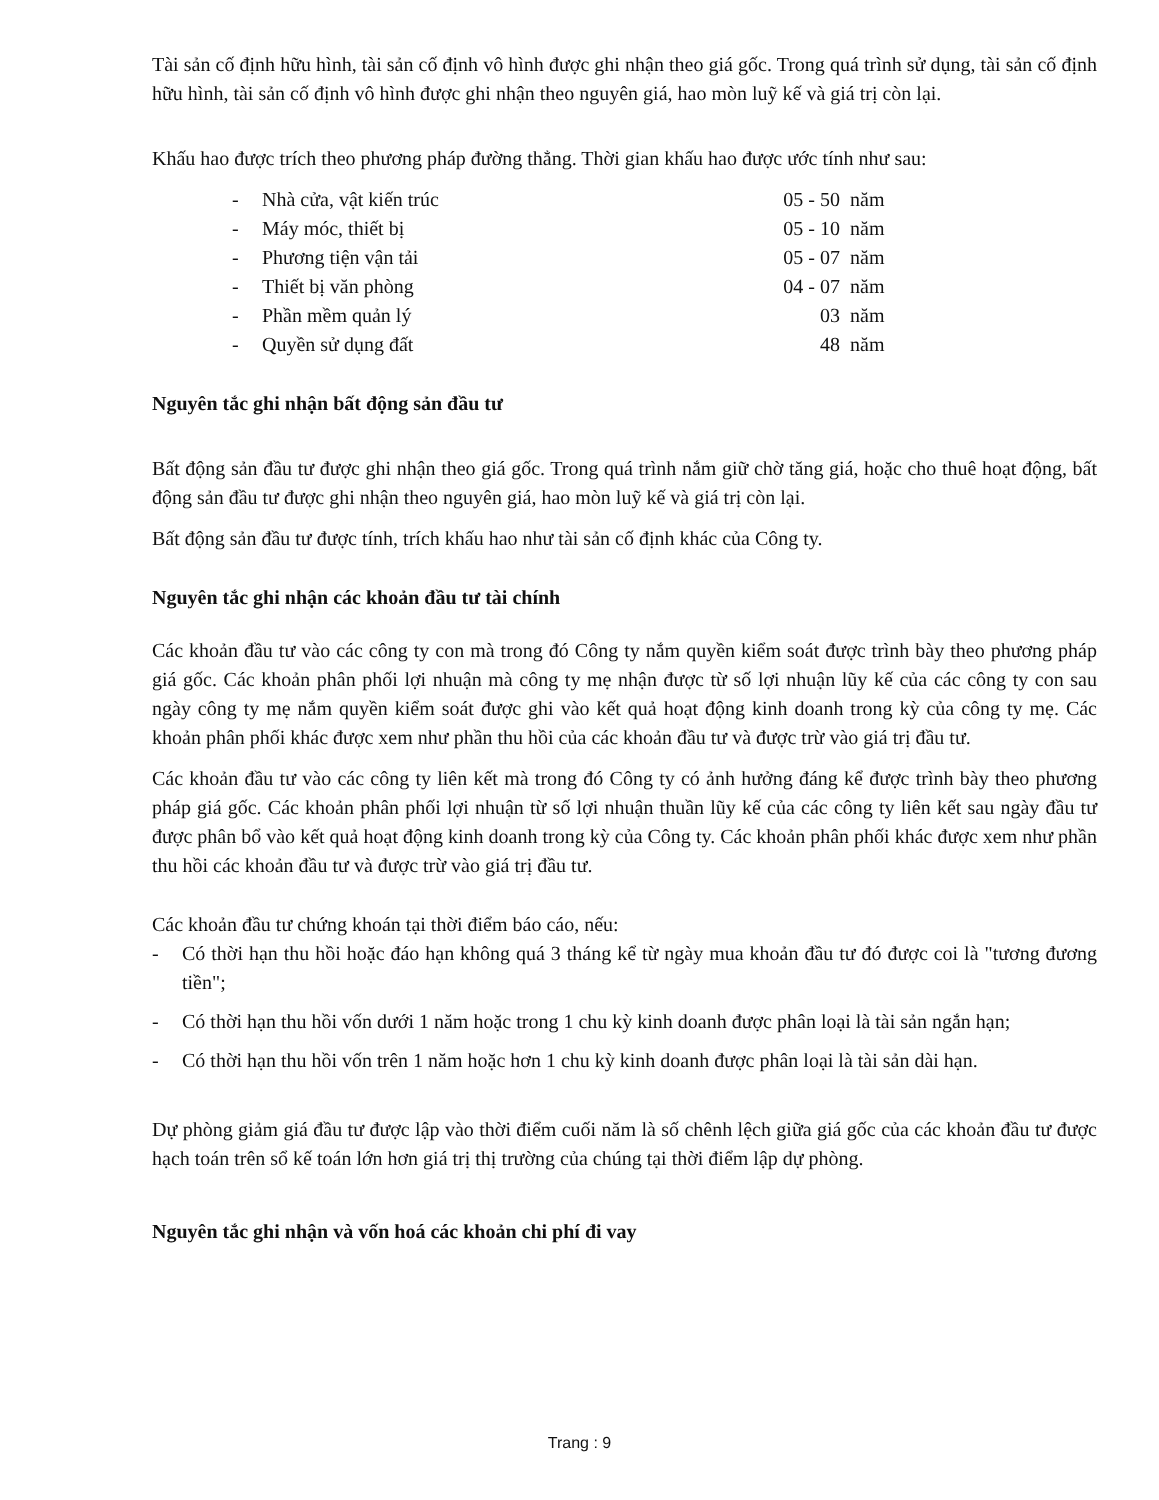Tài sản cố định hữu hình, tài sản cố định vô hình được ghi nhận theo giá gốc. Trong quá trình sử dụng, tài sản cố định hữu hình, tài sản cố định vô hình được ghi nhận theo nguyên giá, hao mòn luỹ kế và giá trị còn lại.
Khấu hao được trích theo phương pháp đường thẳng. Thời gian khấu hao được ước tính như sau:
| - | Nhà cửa, vật kiến trúc | 05 - 50 | năm |
| - | Máy móc, thiết bị | 05 - 10 | năm |
| - | Phương tiện vận tải | 05 - 07 | năm |
| - | Thiết bị văn phòng | 04 - 07 | năm |
| - | Phần mềm quản lý | 03 | năm |
| - | Quyền sử dụng đất | 48 | năm |
Nguyên tắc ghi nhận bất động sản đầu tư
Bất động sản đầu tư được ghi nhận theo giá gốc. Trong quá trình nắm giữ chờ tăng giá, hoặc cho thuê hoạt động, bất động sản đầu tư được ghi nhận theo nguyên giá, hao mòn luỹ kế và giá trị còn lại.
Bất động sản đầu tư được tính, trích khấu hao như tài sản cố định khác của Công ty.
Nguyên tắc ghi nhận các khoản đầu tư tài chính
Các khoản đầu tư vào các công ty con mà trong đó Công ty nắm quyền kiểm soát được trình bày theo phương pháp giá gốc. Các khoản phân phối lợi nhuận mà công ty mẹ nhận được từ số lợi nhuận lũy kế của các công ty con sau ngày công ty mẹ nắm quyền kiểm soát được ghi vào kết quả hoạt động kinh doanh trong kỳ của công ty mẹ. Các khoản phân phối khác được xem như phần thu hồi của các khoản đầu tư và được trừ vào giá trị đầu tư.
Các khoản đầu tư vào các công ty liên kết mà trong đó Công ty có ảnh hưởng đáng kể được trình bày theo phương pháp giá gốc. Các khoản phân phối lợi nhuận từ số lợi nhuận thuần lũy kế của các công ty liên kết sau ngày đầu tư được phân bổ vào kết quả hoạt động kinh doanh trong kỳ của Công ty. Các khoản phân phối khác được xem như phần thu hồi các khoản đầu tư và được trừ vào giá trị đầu tư.
Các khoản đầu tư chứng khoán tại thời điểm báo cáo, nếu:
- Có thời hạn thu hồi hoặc đáo hạn không quá 3 tháng kể từ ngày mua khoản đầu tư đó được coi là "tương đương tiền";
- Có thời hạn thu hồi vốn dưới 1 năm hoặc trong 1 chu kỳ kinh doanh được phân loại là tài sản ngắn hạn;
- Có thời hạn thu hồi vốn trên 1 năm hoặc hơn 1 chu kỳ kinh doanh được phân loại là tài sản dài hạn.
Dự phòng giảm giá đầu tư được lập vào thời điểm cuối năm là số chênh lệch giữa giá gốc của các khoản đầu tư được hạch toán trên sổ kế toán lớn hơn giá trị thị trường của chúng tại thời điểm lập dự phòng.
Nguyên tắc ghi nhận và vốn hoá các khoản chi phí đi vay
Trang : 9